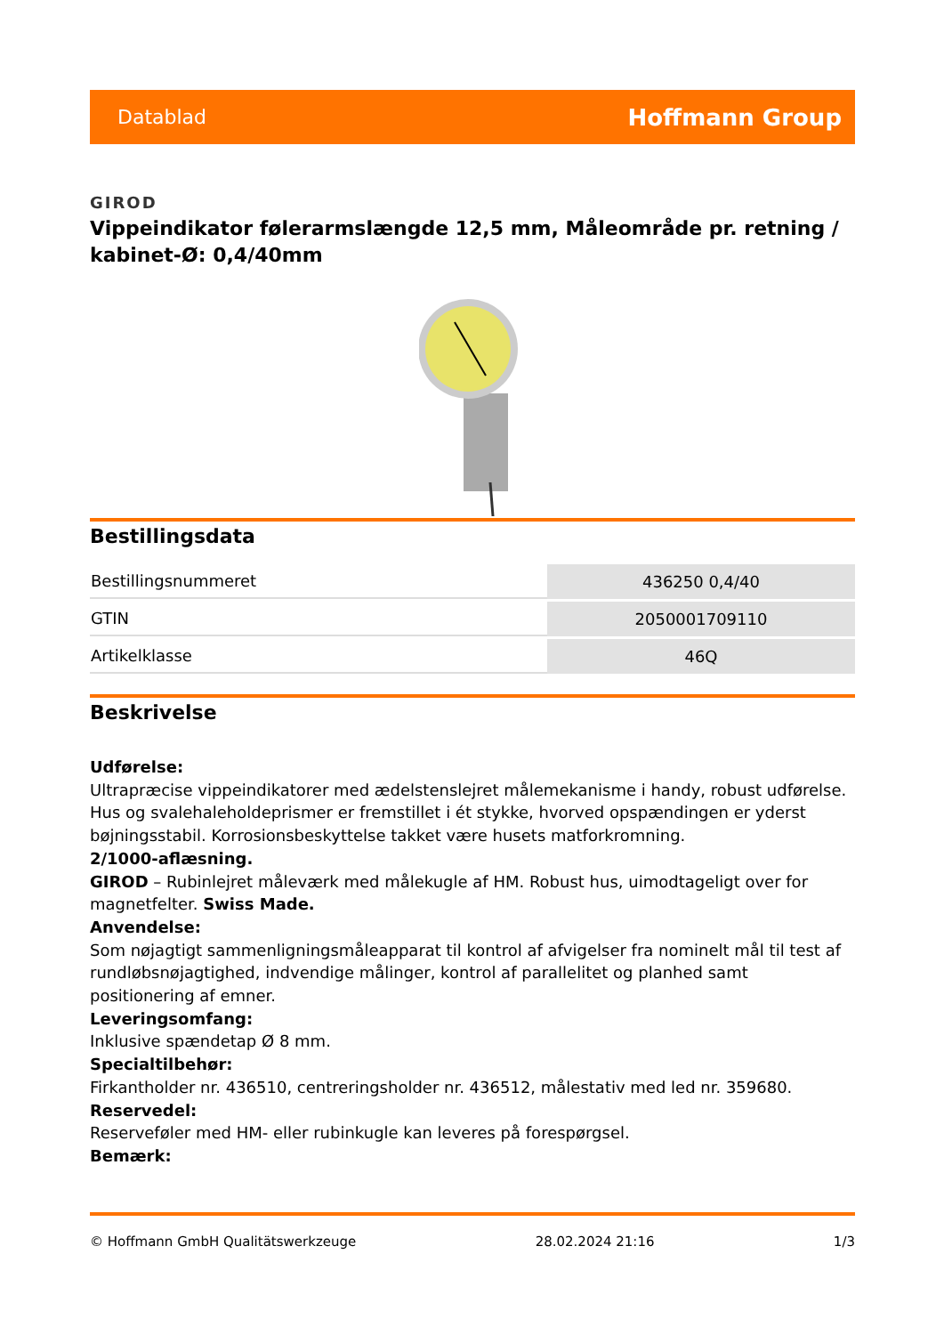Datablad Hoffmann Group
GIROD
Vippeindikator følerarmslængde 12,5 mm, Måleområde pr. retning / kabinet-Ø: 0,4/40mm
Bestillingsdata
| Bestillingsnummeret | 436250 0,4/40 |
| GTIN | 2050001709110 |
| Artikelklasse | 46Q |
Beskrivelse
Udførelse:
Ultrapræcise vippeindikatorer med ædelstenslejret målemekanisme i handy, robust udførelse. Hus og svalehaleholdeprismer er fremstillet i ét stykke, hvorved opspændingen er yderst bøjningsstabil. Korrosionsbeskyttelse takket være husets matforkromning.
2/1000-aflæsning.
GIROD – Rubinlejret måleværk med målekugle af HM. Robust hus, uimodtageligt over for magnetfelter. Swiss Made.
Anvendelse:
Som nøjagtigt sammenligningsmåleapparat til kontrol af afvigelser fra nominelt mål til test af rundløbsnøjagtighed, indvendige målinger, kontrol af parallelitet og planhed samt positionering af emner.
Leveringsomfang:
Inklusive spændetap Ø 8 mm.
Specialtilbehør:
Firkantholder nr. 436510, centreringsholder nr. 436512, målestativ med led nr. 359680.
Reservedel:
Reserveføler med HM- eller rubinkugle kan leveres på forespørgsel.
Bemærk:
© Hoffmann GmbH Qualitätswerkzeuge 28.02.2024 21:16 1/3